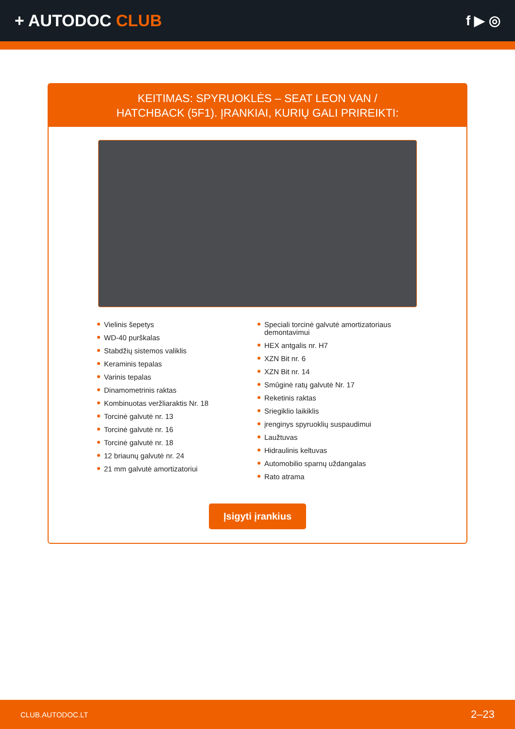+ AUTODOC CLUB
f ▶ ◎
KEITIMAS: SPYRUOKLĖS – SEAT LEON VAN /
HATCHBACK (5F1). ĮRANKIAI, KURIŲ GALI PRIREIKTI:
Vielinis šepetys
WD-40 purškalas
Stabdžių sistemos valiklis
Keraminis tepalas
Varinis tepalas
Dinamometrinis raktas
Kombinuotas veržliaraktis Nr. 18
Torcinė galvutė nr. 13
Torcinė galvutė nr. 16
Torcinė galvutė nr. 18
12 briaunų galvutė nr. 24
21 mm galvutė amortizatoriui
Speciali torcinė galvutė amortizatoriaus demontavimui
HEX antgalis nr. H7
XZN Bit nr. 6
XZN Bit nr. 14
Smūginė ratų galvutė Nr. 17
Reketinis raktas
Sriegiklio laikiklis
įrenginys spyruoklių suspaudimui
Laužtuvas
Hidraulinis keltuvas
Automobilio sparnų uždangalas
Rato atrama
Įsigyti įrankius
CLUB.AUTODOC.LT 2–23